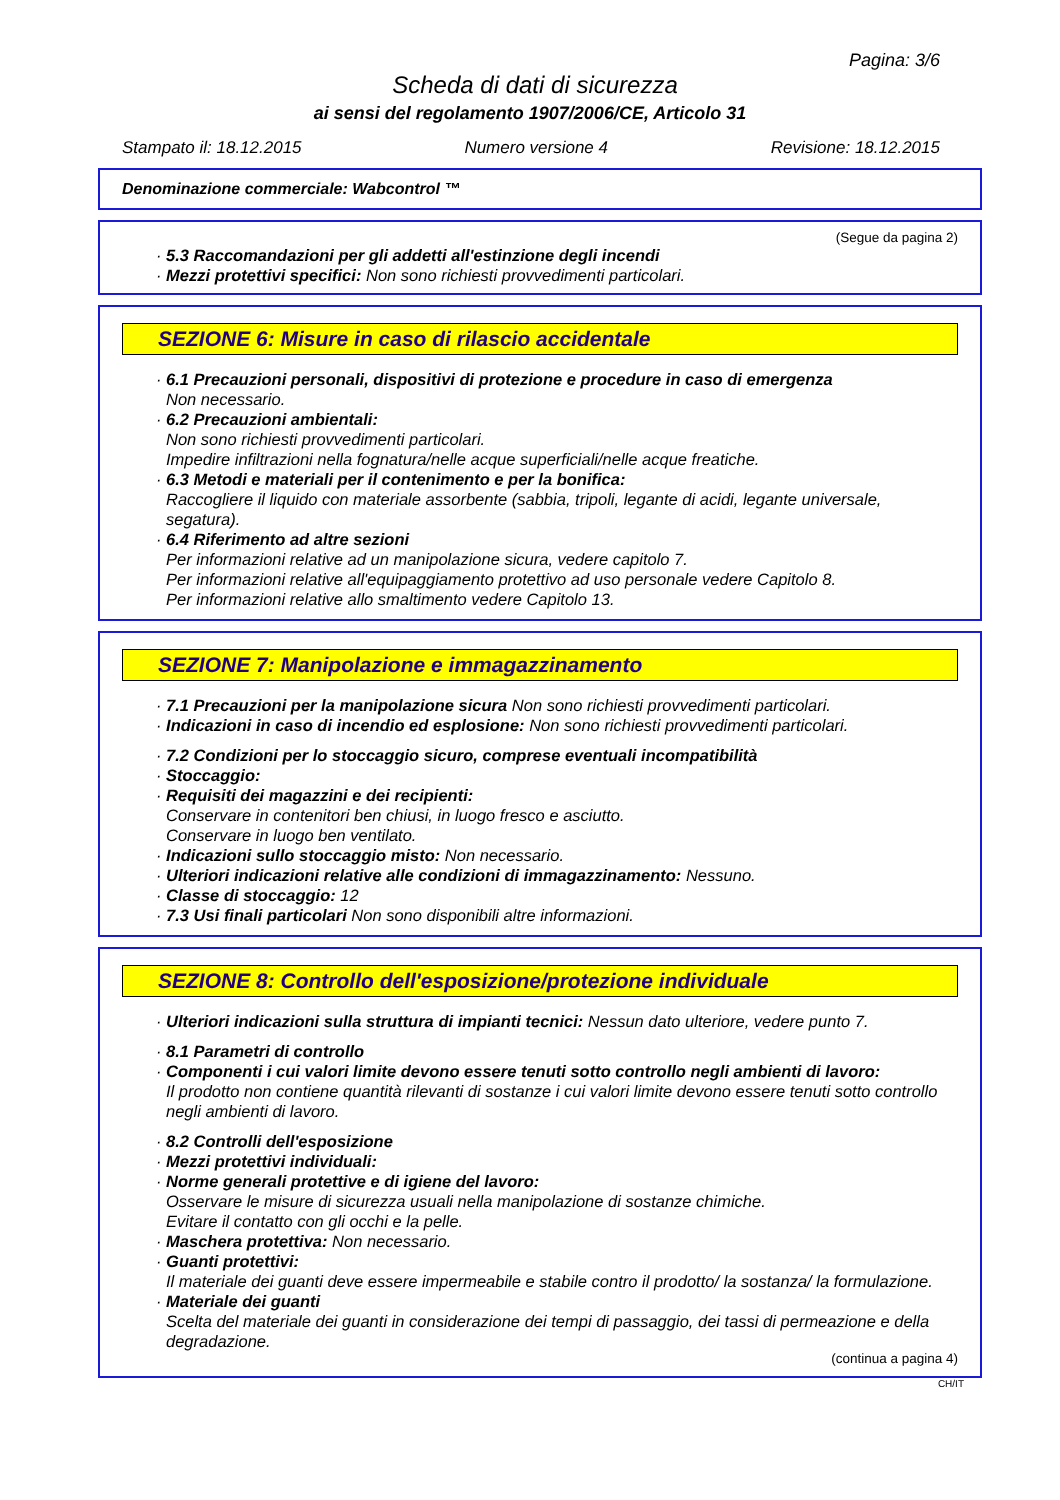Pagina: 3/6
Scheda di dati di sicurezza
ai sensi del regolamento 1907/2006/CE, Articolo 31
Stampato il: 18.12.2015 Numero versione 4 Revisione: 18.12.2015
Denominazione commerciale: Wabcontrol ™
(Segue da pagina 2)
· 5.3 Raccomandazioni per gli addetti all'estinzione degli incendi
· Mezzi protettivi specifici: Non sono richiesti provvedimenti particolari.
SEZIONE 6: Misure in caso di rilascio accidentale
· 6.1 Precauzioni personali, dispositivi di protezione e procedure in caso di emergenza
Non necessario.
· 6.2 Precauzioni ambientali:
Non sono richiesti provvedimenti particolari.
Impedire infiltrazioni nella fognatura/nelle acque superficiali/nelle acque freatiche.
· 6.3 Metodi e materiali per il contenimento e per la bonifica:
Raccogliere il liquido con materiale assorbente (sabbia, tripoli, legante di acidi, legante universale, segatura).
· 6.4 Riferimento ad altre sezioni
Per informazioni relative ad un manipolazione sicura, vedere capitolo 7.
Per informazioni relative all'equipaggiamento protettivo ad uso personale vedere Capitolo 8.
Per informazioni relative allo smaltimento vedere Capitolo 13.
SEZIONE 7: Manipolazione e immagazzinamento
· 7.1 Precauzioni per la manipolazione sicura Non sono richiesti provvedimenti particolari.
· Indicazioni in caso di incendio ed esplosione: Non sono richiesti provvedimenti particolari.
· 7.2 Condizioni per lo stoccaggio sicuro, comprese eventuali incompatibilità
· Stoccaggio:
· Requisiti dei magazzini e dei recipienti:
Conservare in contenitori ben chiusi, in luogo fresco e asciutto.
Conservare in luogo ben ventilato.
· Indicazioni sullo stoccaggio misto: Non necessario.
· Ulteriori indicazioni relative alle condizioni di immagazzinamento: Nessuno.
· Classe di stoccaggio: 12
· 7.3 Usi finali particolari Non sono disponibili altre informazioni.
SEZIONE 8: Controllo dell'esposizione/protezione individuale
· Ulteriori indicazioni sulla struttura di impianti tecnici: Nessun dato ulteriore, vedere punto 7.
· 8.1 Parametri di controllo
· Componenti i cui valori limite devono essere tenuti sotto controllo negli ambienti di lavoro:
Il prodotto non contiene quantità rilevanti di sostanze i cui valori limite devono essere tenuti sotto controllo negli ambienti di lavoro.
· 8.2 Controlli dell'esposizione
· Mezzi protettivi individuali:
· Norme generali protettive e di igiene del lavoro:
Osservare le misure di sicurezza usuali nella manipolazione di sostanze chimiche.
Evitare il contatto con gli occhi e la pelle.
· Maschera protettiva: Non necessario.
· Guanti protettivi:
Il materiale dei guanti deve essere impermeabile e stabile contro il prodotto/ la sostanza/ la formulazione.
· Materiale dei guanti
Scelta del materiale dei guanti in considerazione dei tempi di passaggio, dei tassi di permeazione e della degradazione.
(continua a pagina 4)
CH/IT